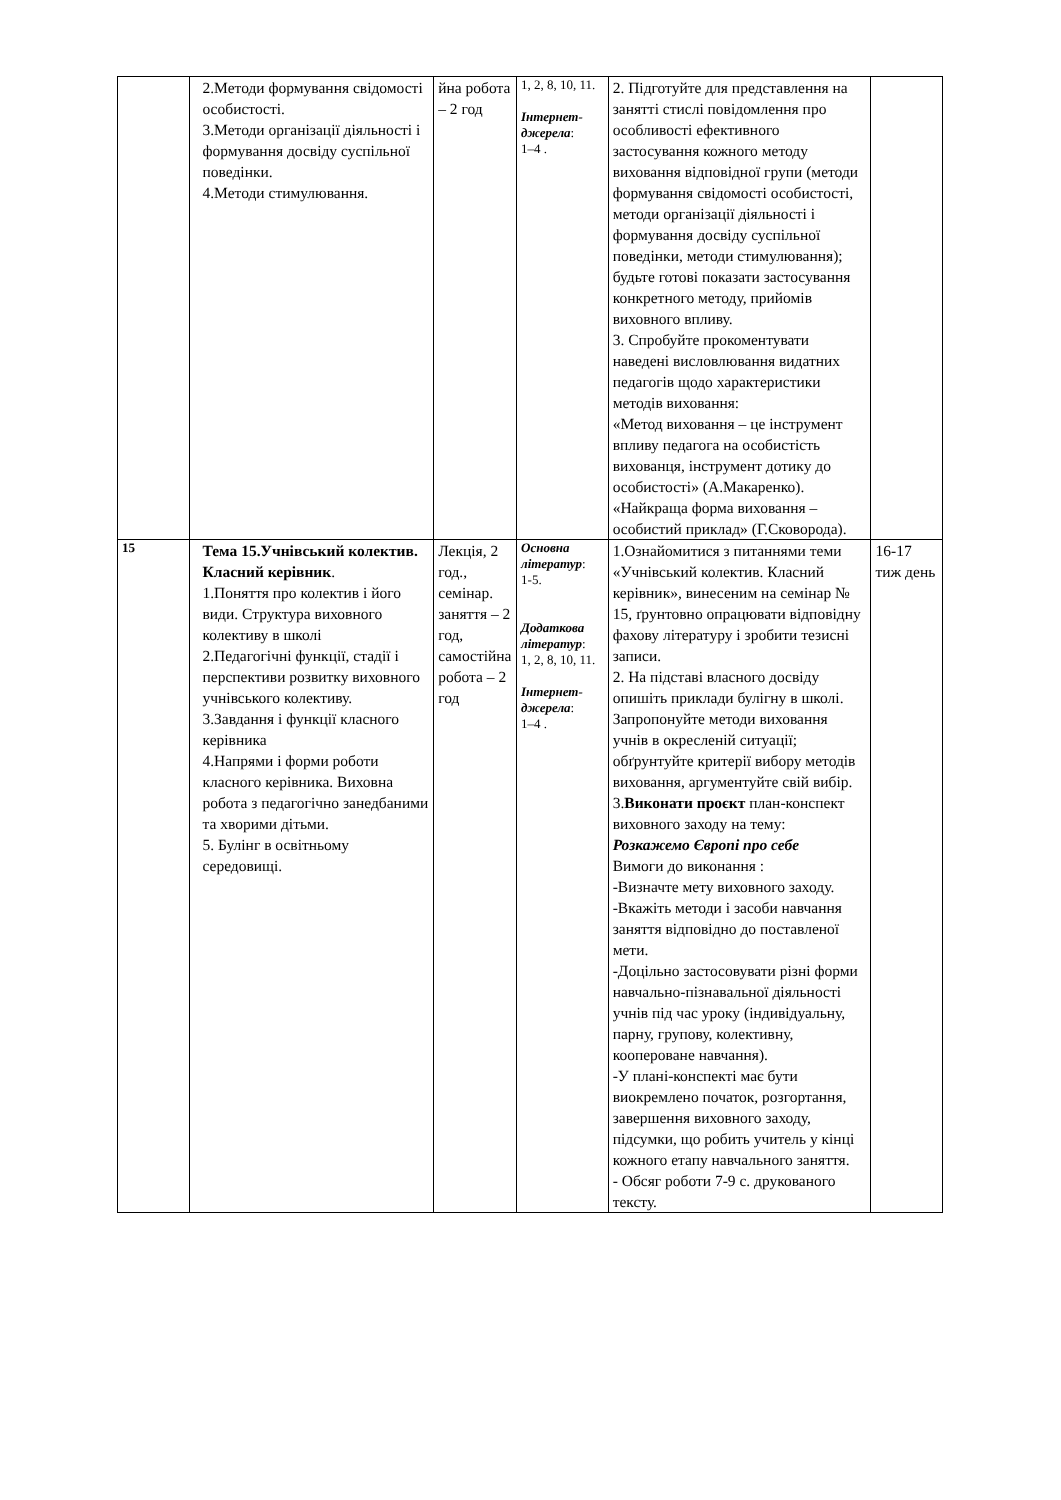| | 2.Методи формування свідомості особистості. 3.Методи організації діяльності і формування досвіду суспільної поведінки. 4.Методи стимулювання. | йна робота – 2 год | 1, 2, 8, 10, 11. Інтернет-джерела : 1–4 . | 2. Підготуйте для представлення на занятті стислі повідомлення про особливості ефективного застосування кожного методу виховання відповідної групи (методи формування свідомості особистості, методи організації діяльності і формування досвіду суспільної поведінки, методи стимулювання); будьте готові показати застосування конкретного методу, прийомів виховного впливу. 3. Спробуйте прокоментувати наведені висловлювання видатних педагогів щодо характеристики методів виховання: «Метод виховання – це інструмент впливу педагога на особистість вихованця, інструмент дотику до особистості» (А.Макаренко). «Найкраща форма виховання – особистий приклад» (Г.Сковорода). | |
| 15 | Тема 15.Учнівський колектив. Класний керівник . 1.Поняття про колектив і його види. Структура виховного колективу в школі 2.Педагогічні функції, стадії і перспективи розвитку виховного учнівського колективу. 3.Завдання і функції класного керівника 4.Напрями і форми роботи класного керівника. Виховна робота з педагогічно занедбаними та хворими дітьми. 5. Булінг в освітньому середовищі. | Лекція, 2 год., семінар. заняття – 2 год, самостійна робота – 2 год | Основна літератур : 1-5. Додаткова літератур : 1, 2, 8, 10, 11. Інтернет-джерела : 1–4 . | 1.Ознайомитися з питаннями теми «Учнівський колектив. Класний керівник», винесеним на семінар № 15, ґрунтовно опрацювати відповідну фахову літературу і зробити тезисні записи. 2. На підставі власного досвіду опишіть приклади булігну в школі. Запропонуйте методи виховання учнів в окресленій ситуації; обґрунтуйте критерії вибору методів виховання, аргументуйте свій вибір. 3. Виконати проєкт план-конспект виховного заходу на тему: Розкажемо Європі про себе Вимоги до виконання : -Визначте мету виховного заходу. -Вкажіть методи і засоби навчання заняття відповідно до поставленої мети. -Доцільно застосовувати різні форми навчально-пізнавальної діяльності учнів під час уроку (індивідуальну, парну, групову, колективну, коопероване навчання). -У плані-конспекті має бути виокремлено початок, розгортання, завершення виховного заходу, підсумки, що робить учитель у кінці кожного етапу навчального заняття. - Обсяг роботи 7-9 с. друкованого тексту. | 16-17 тиж день |